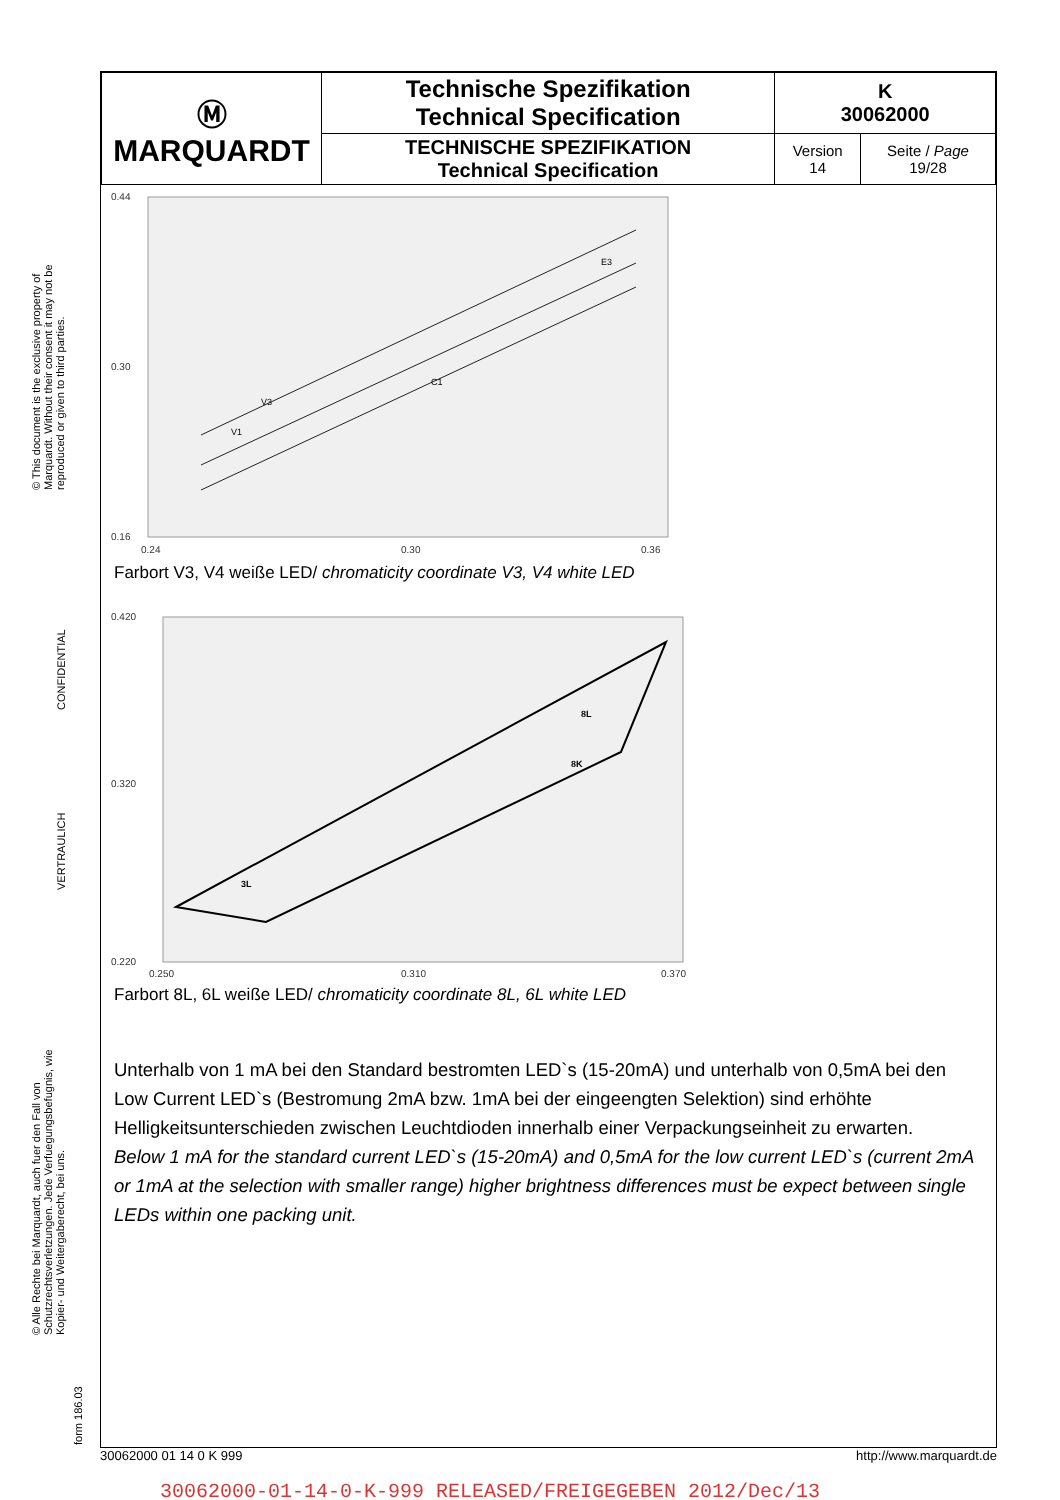© This document is the exclusive property of Marquardt. Without their consent it may not be reproduced or given to third parties.
CONFIDENTIAL
VERTRAULICH
© Alle Rechte bei Marquardt, auch fuer den Fall von Schutzrechtsverletzungen. Jede Verfuegungsbefugnis, wie Kopier- und Weitergaberecht, bei uns.
form 186.03
| Ⓜ MARQUARDT | Technische Spezifikation Technical Specification | K 30062000 | |
| | TECHNISCHE SPEZIFIKATION Technical Specification | Version 14 | Seite / Page 19/28 |
0.44
0.30
0.16
0.24
0.30
0.36
V1
V3
C1
E3
Farbort V3, V4 weiße LED/ chromaticity coordinate V3, V4 white LED
0.420
0.320
0.220
0.250
0.310
0.370
3L
8L
8K
Farbort 8L, 6L weiße LED/ chromaticity coordinate 8L, 6L white LED
Unterhalb von 1 mA bei den Standard bestromten LED`s (15-20mA) und unterhalb von 0,5mA bei den Low Current LED`s (Bestromung 2mA bzw. 1mA bei der eingeengten Selektion) sind erhöhte Helligkeitsunterschieden zwischen Leuchtdioden innerhalb einer Verpackungseinheit zu erwarten.
Below 1 mA for the standard current LED`s (15-20mA) and 0,5mA for the low current LED`s (current 2mA or 1mA at the selection with smaller range) higher brightness differences must be expect between single LEDs within one packing unit.
30062000 01 14 0 K 999 http://www.marquardt.de
30062000-01-14-0-K-999 RELEASED/FREIGEGEBEN 2012/Dec/13